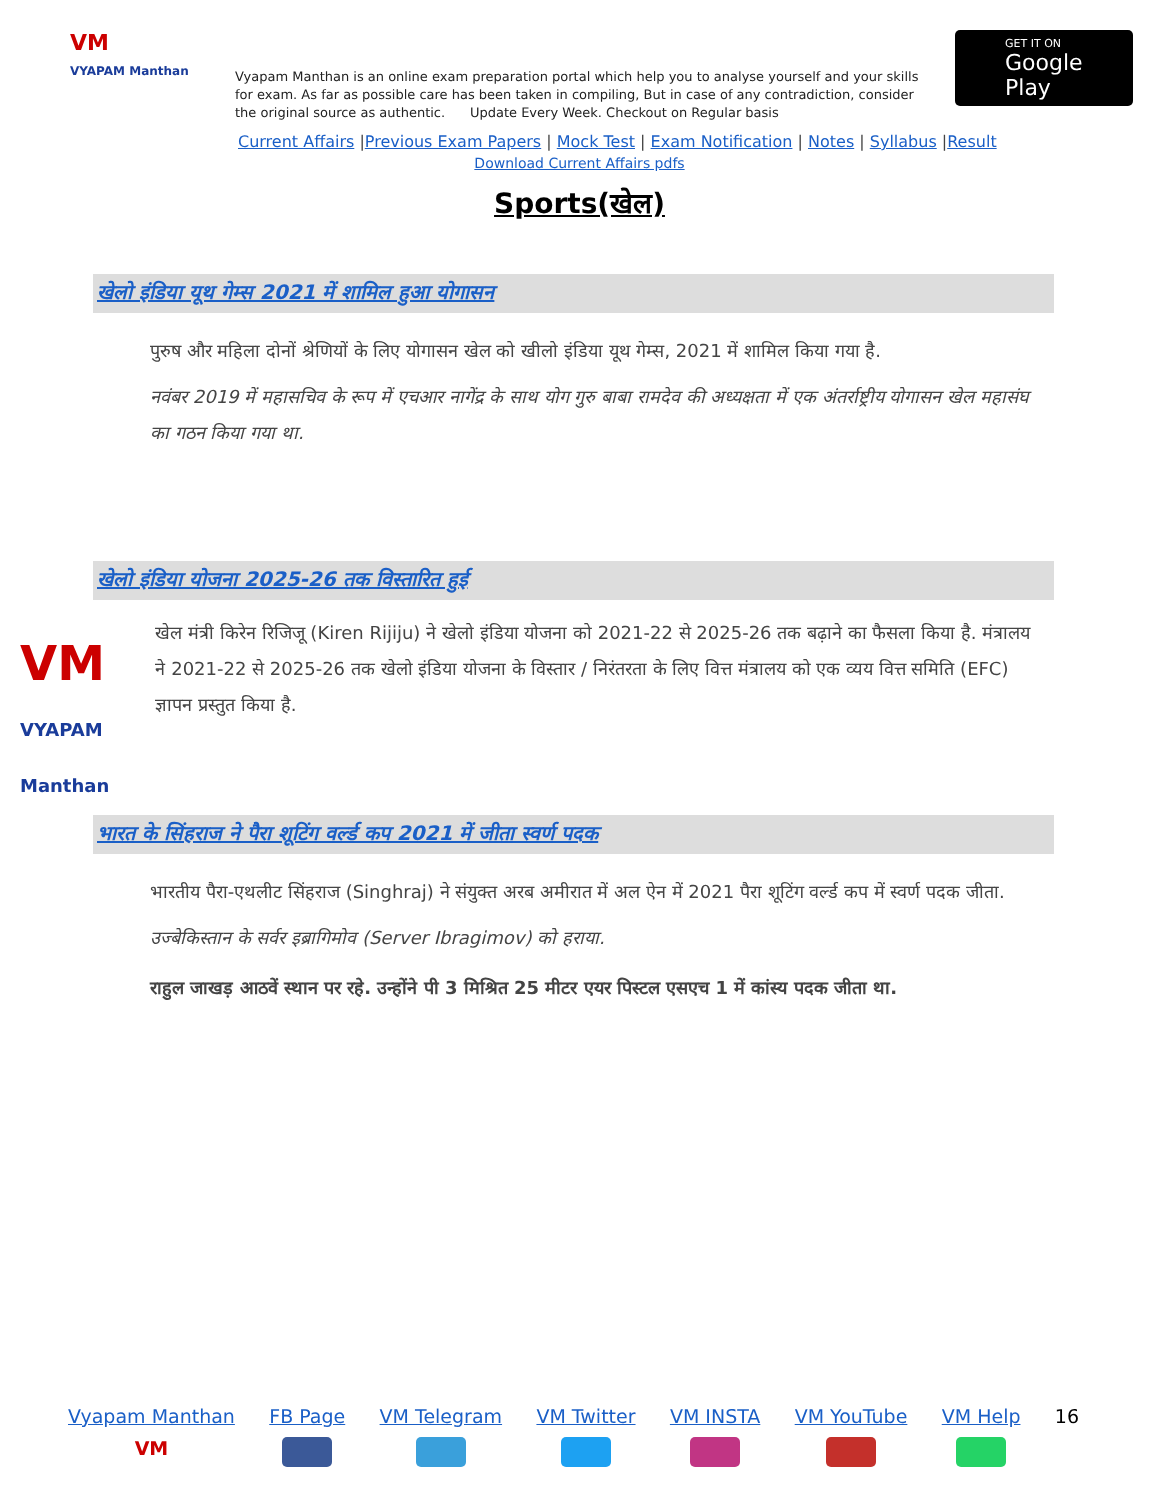VM
VYAPAM Manthan
Vyapam Manthan is an online exam preparation portal which help you to analyse yourself and your skills for exam. As far as possible care has been taken in compiling, But in case of any contradiction, consider the original source as authentic. Update Every Week. Checkout on Regular basis
GET IT ON
Google Play
Current Affairs |Previous Exam Papers | Mock Test | Exam Notification | Notes | Syllabus |Result
Download Current Affairs pdfs
Sports(खेल)
खेलो इंडिया यूथ गेम्स 2021 में शामिल हुआ योगासन
पुरुष और महिला दोनों श्रेणियों के लिए योगासन खेल को खीलो इंडिया यूथ गेम्स, 2021 में शामिल किया गया है.
नवंबर 2019 में महासचिव के रूप में एचआर नागेंद्र के साथ योग गुरु बाबा रामदेव की अध्यक्षता में एक अंतर्राष्ट्रीय योगासन खेल महासंघ का गठन किया गया था.
खेलो इंडिया योजना 2025-26 तक विस्तारित हुई
VM
VYAPAM Manthan
खेल मंत्री किरेन रिजिजू (Kiren Rijiju) ने खेलो इंडिया योजना को 2021-22 से 2025-26 तक बढ़ाने का फैसला किया है. मंत्रालय ने 2021-22 से 2025-26 तक खेलो इंडिया योजना के विस्तार / निरंतरता के लिए वित्त मंत्रालय को एक व्यय वित्त समिति (EFC) ज्ञापन प्रस्तुत किया है.
भारत के सिंहराज ने पैरा शूटिंग वर्ल्ड कप 2021 में जीता स्वर्ण पदक
भारतीय पैरा-एथलीट सिंहराज (Singhraj) ने संयुक्त अरब अमीरात में अल ऐन में 2021 पैरा शूटिंग वर्ल्ड कप में स्वर्ण पदक जीता.
उज्बेकिस्तान के सर्वर इब्रागिमोव (Server Ibragimov) को हराया.
राहुल जाखड़ आठवें स्थान पर रहे. उन्होंने पी 3 मिश्रित 25 मीटर एयर पिस्टल एसएच 1 में कांस्य पदक जीता था.
Vyapam Manthan
VM
FB Page VM Telegram VM Twitter VM INSTA VM YouTube VM Help 16